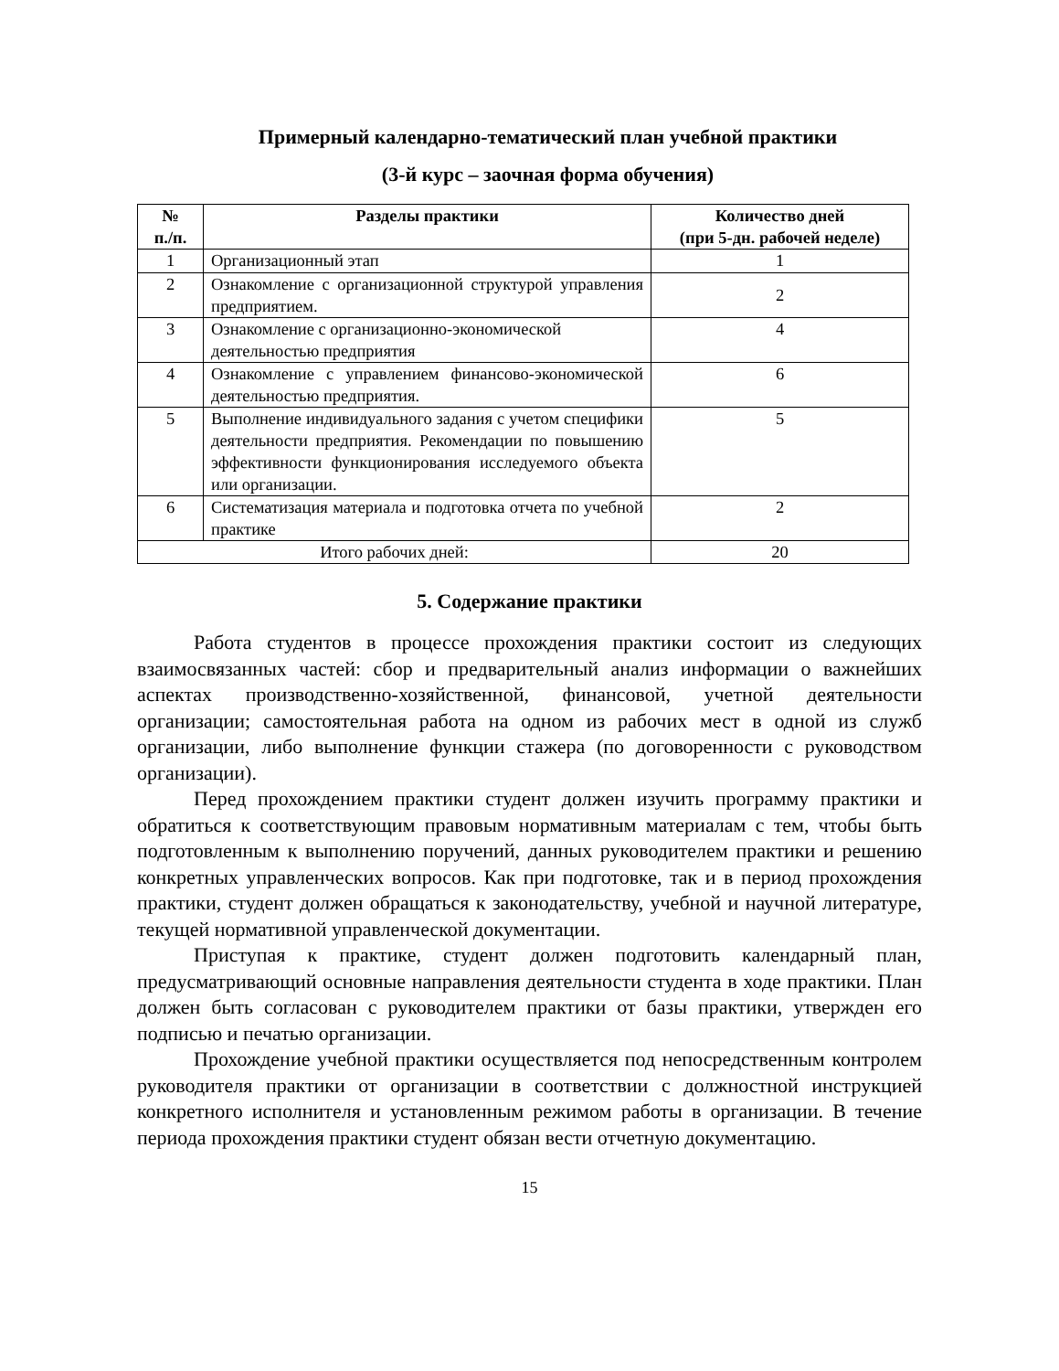Примерный календарно-тематический план учебной практики
(3-й курс – заочная форма обучения)
| № п./п. | Разделы практики | Количество дней (при 5-дн. рабочей неделе) |
| --- | --- | --- |
| 1 | Организационный этап | 1 |
| 2 | Ознакомление с организационной структурой управления предприятием. | 2 |
| 3 | Ознакомление с организационно-экономической деятельностью предприятия | 4 |
| 4 | Ознакомление с управлением финансово-экономической деятельностью предприятия. | 6 |
| 5 | Выполнение индивидуального задания с учетом специфики деятельности предприятия. Рекомендации по повышению эффективности функционирования исследуемого объекта или организации. | 5 |
| 6 | Систематизация материала и подготовка отчета по учебной практике | 2 |
| Итого рабочих дней: | | 20 |
5. Содержание практики
Работа студентов в процессе прохождения практики состоит из следующих взаимосвязанных частей: сбор и предварительный анализ информации о важнейших аспектах производственно-хозяйственной, финансовой, учетной деятельности организации; самостоятельная работа на одном из рабочих мест в одной из служб организации, либо выполнение функции стажера (по договоренности с руководством организации).
Перед прохождением практики студент должен изучить программу практики и обратиться к соответствующим правовым нормативным материалам с тем, чтобы быть подготовленным к выполнению поручений, данных руководителем практики и решению конкретных управленческих вопросов. Как при подготовке, так и в период прохождения практики, студент должен обращаться к законодательству, учебной и научной литературе, текущей нормативной управленческой документации.
Приступая к практике, студент должен подготовить календарный план, предусматривающий основные направления деятельности студента в ходе практики. План должен быть согласован с руководителем практики от базы практики, утвержден его подписью и печатью организации.
Прохождение учебной практики осуществляется под непосредственным контролем руководителя практики от организации в соответствии с должностной инструкцией конкретного исполнителя и установленным режимом работы в организации. В течение периода прохождения практики студент обязан вести отчетную документацию.
15